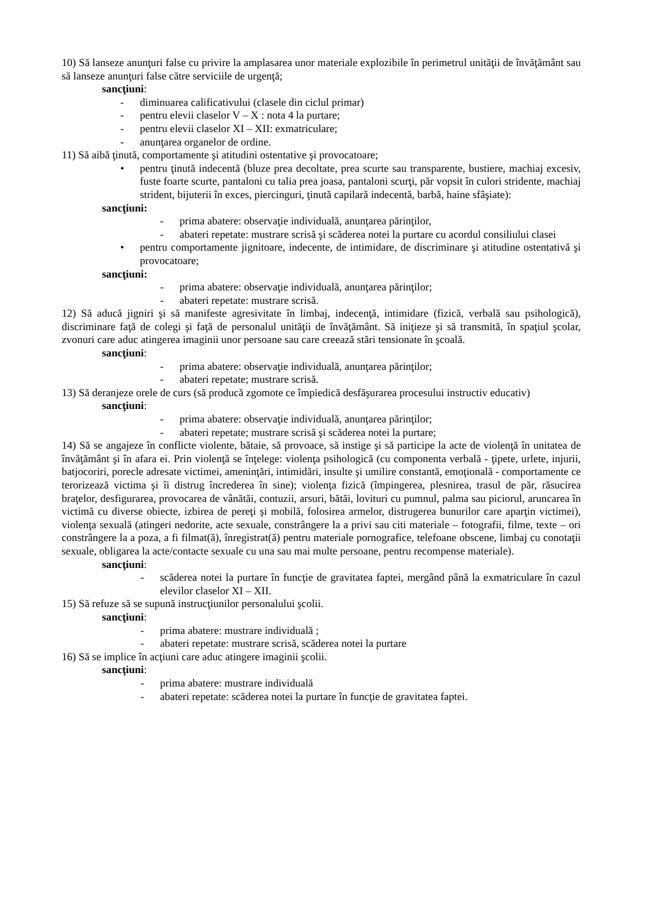10) Să lanseze anunţuri false cu privire la amplasarea unor materiale explozibile în perimetrul unităţii de învăţământ sau să lanseze anunţuri false către serviciile de urgenţă;
sancţiuni:
- diminuarea calificativului (clasele din ciclul primar)
- pentru elevii claselor V – X : nota 4 la purtare;
- pentru elevii claselor XI – XII: exmatriculare;
- anunţarea organelor de ordine.
11) Să aibă ţinută, comportamente şi atitudini ostentative şi provocatoare;
• pentru ţinută indecentă (bluze prea decoltate, prea scurte sau transparente, bustiere, machiaj excesiv, fuste foarte scurte, pantaloni cu talia prea joasa, pantaloni scurţi, păr vopsit în culori stridente, machiaj strident, bijuterii în exces, piercinguri, ţinută capilară indecentă, barbă, haine sfâşiate):
sancţiuni:
- prima abatere: observaţie individuală, anunţarea părinţilor,
- abateri repetate: mustrare scrisă şi scăderea notei la purtare cu acordul consiliului clasei
• pentru comportamente jignitoare, indecente, de intimidare, de discriminare şi atitudine ostentativă şi provocatoare;
sancţiuni:
- prima abatere: observaţie individuală, anunţarea părinţilor;
- abateri repetate: mustrare scrisă.
12) Să aducă jigniri şi să manifeste agresivitate în limbaj, indecenţă, intimidare (fizică, verbală sau psihologică), discriminare faţă de colegi şi faţă de personalul unităţii de învăţământ. Să iniţieze şi să transmită, în spaţiul şcolar, zvonuri care aduc atingerea imaginii unor persoane sau care creează stări tensionate în şcoală.
sancţiuni:
- prima abatere: observaţie individuală, anunţarea părinţilor;
- abateri repetate; mustrare scrisă.
13) Să deranjeze orele de curs (să producă zgomote ce împiedică desfăşurarea procesului instructiv educativ)
sancţiuni:
- prima abatere: observaţie individuală, anunţarea părinţilor;
- abateri repetate; mustrare scrisă şi scăderea notei la purtare;
14) Să se angajeze în conflicte violente, bătaie, să provoace, să instige şi să participe la acte de violenţă în unitatea de învăţământ şi în afara ei. Prin violenţă se înţelege: violenţa psihologică (cu componenta verbală - ţipete, urlete, injurii, batjocoriri, porecle adresate victimei, ameninţări, intimidări, insulte şi umilire constantă, emoţională - comportamente ce terorizează victima şi îi distrug încrederea în sine); violenţa fizică (împingerea, plesnirea, trasul de păr, răsucirea braţelor, desfigurarea, provocarea de vânătăi, contuzii, arsuri, bătăi, lovituri cu pumnul, palma sau piciorul, aruncarea în victimă cu diverse obiecte, izbirea de pereţi şi mobilă, folosirea armelor, distrugerea bunurilor care aparţin victimei), violenţa sexuală (atingeri nedorite, acte sexuale, constrângere la a privi sau citi materiale – fotografii, filme, texte – ori constrângere la a poza, a fi filmat(ă), înregistrat(ă) pentru materiale pornografice, telefoane obscene, limbaj cu conotaţii sexuale, obligarea la acte/contacte sexuale cu una sau mai multe persoane, pentru recompense materiale).
sancţiuni:
- scăderea notei la purtare în funcţie de gravitatea faptei, mergând până la exmatriculare în cazul elevilor claselor XI – XII.
15) Să refuze să se supună instrucţiunilor personalului şcolii.
sancţiuni:
- prima abatere: mustrare individuală ;
- abateri repetate: mustrare scrisă, scăderea notei la purtare
16) Să se implice în acţiuni care aduc atingere imaginii şcolii.
sancţiuni:
- prima abatere: mustrare individuală
- abateri repetate: scăderea notei la purtare în funcţie de gravitatea faptei.